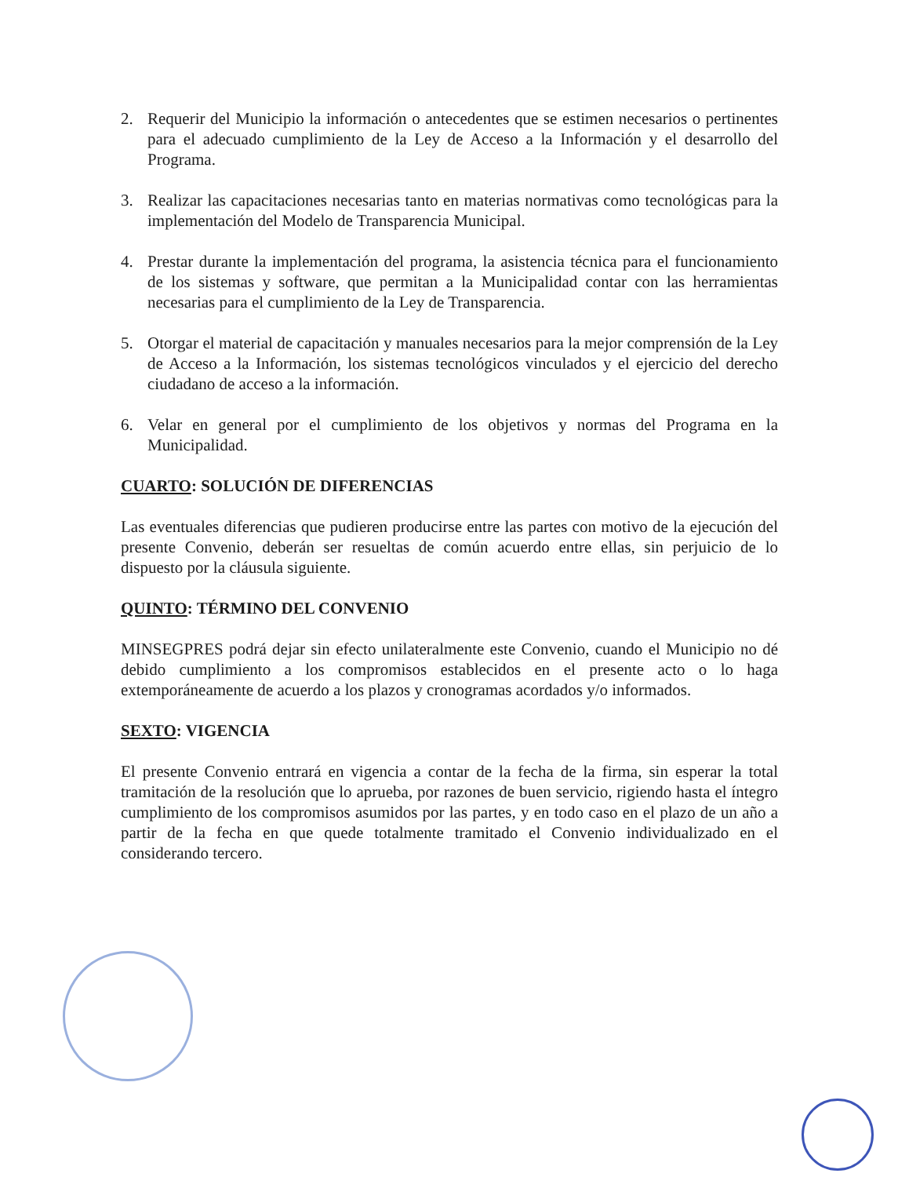2. Requerir del Municipio la información o antecedentes que se estimen necesarios o pertinentes para el adecuado cumplimiento de la Ley de Acceso a la Información y el desarrollo del Programa.
3. Realizar las capacitaciones necesarias tanto en materias normativas como tecnológicas para la implementación del Modelo de Transparencia Municipal.
4. Prestar durante la implementación del programa, la asistencia técnica para el funcionamiento de los sistemas y software, que permitan a la Municipalidad contar con las herramientas necesarias para el cumplimiento de la Ley de Transparencia.
5. Otorgar el material de capacitación y manuales necesarios para la mejor comprensión de la Ley de Acceso a la Información, los sistemas tecnológicos vinculados y el ejercicio del derecho ciudadano de acceso a la información.
6. Velar en general por el cumplimiento de los objetivos y normas del Programa en la Municipalidad.
CUARTO: SOLUCIÓN DE DIFERENCIAS
Las eventuales diferencias que pudieren producirse entre las partes con motivo de la ejecución del presente Convenio, deberán ser resueltas de común acuerdo entre ellas, sin perjuicio de lo dispuesto por la cláusula siguiente.
QUINTO: TÉRMINO DEL CONVENIO
MINSEGPRES podrá dejar sin efecto unilateralmente este Convenio, cuando el Municipio no dé debido cumplimiento a los compromisos establecidos en el presente acto o lo haga extemporáneamente de acuerdo a los plazos y cronogramas acordados y/o informados.
SEXTO: VIGENCIA
El presente Convenio entrará en vigencia a contar de la fecha de la firma, sin esperar la total tramitación de la resolución que lo aprueba, por razones de buen servicio, rigiendo hasta el íntegro cumplimiento de los compromisos asumidos por las partes, y en todo caso en el plazo de un año a partir de la fecha en que quede totalmente tramitado el Convenio individualizado en el considerando tercero.